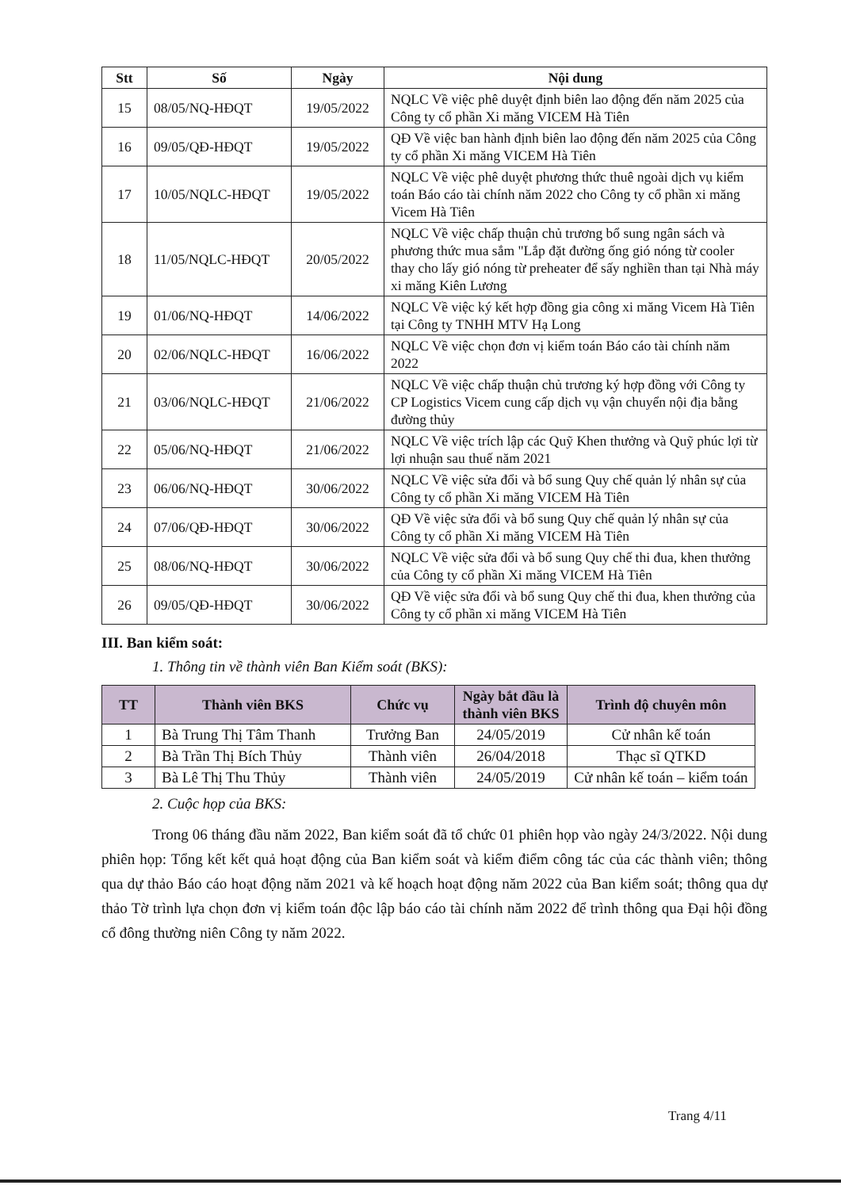| Stt | Số | Ngày | Nội dung |
| --- | --- | --- | --- |
| 15 | 08/05/NQ-HĐQT | 19/05/2022 | NQLC Về việc phê duyệt định biên lao động đến năm 2025 của Công ty cổ phần Xi măng VICEM Hà Tiên |
| 16 | 09/05/QĐ-HĐQT | 19/05/2022 | QĐ Về việc ban hành định biên lao động đến năm 2025 của Công ty cổ phần Xi măng VICEM Hà Tiên |
| 17 | 10/05/NQLC-HĐQT | 19/05/2022 | NQLC Về việc phê duyệt phương thức thuê ngoài dịch vụ kiểm toán Báo cáo tài chính năm 2022 cho Công ty cổ phần xi măng Vicem Hà Tiên |
| 18 | 11/05/NQLC-HĐQT | 20/05/2022 | NQLC Về việc chấp thuận chủ trương bổ sung ngân sách và phương thức mua sắm "Lắp đặt đường ống gió nóng từ cooler thay cho lấy gió nóng từ preheater để sấy nghiền than tại Nhà máy xi măng Kiên Lương |
| 19 | 01/06/NQ-HĐQT | 14/06/2022 | NQLC Về việc ký kết hợp đồng gia công xi măng Vicem Hà Tiên tại Công ty TNHH MTV Hạ Long |
| 20 | 02/06/NQLC-HĐQT | 16/06/2022 | NQLC Về việc chọn đơn vị kiểm toán Báo cáo tài chính năm 2022 |
| 21 | 03/06/NQLC-HĐQT | 21/06/2022 | NQLC Về việc chấp thuận chủ trương ký hợp đồng với Công ty CP Logistics Vicem cung cấp dịch vụ vận chuyển nội địa bằng đường thủy |
| 22 | 05/06/NQ-HĐQT | 21/06/2022 | NQLC Về việc trích lập các Quỹ Khen thưởng và Quỹ phúc lợi từ lợi nhuận sau thuế năm 2021 |
| 23 | 06/06/NQ-HĐQT | 30/06/2022 | NQLC Về việc sửa đổi và bổ sung Quy chế quản lý nhân sự của Công ty cổ phần Xi măng VICEM Hà Tiên |
| 24 | 07/06/QĐ-HĐQT | 30/06/2022 | QĐ Về việc sửa đổi và bổ sung Quy chế quản lý nhân sự của Công ty cổ phần Xi măng VICEM Hà Tiên |
| 25 | 08/06/NQ-HĐQT | 30/06/2022 | NQLC Về việc sửa đổi và bổ sung Quy chế thi đua, khen thưởng của Công ty cổ phần Xi măng VICEM Hà Tiên |
| 26 | 09/05/QĐ-HĐQT | 30/06/2022 | QĐ Về việc sửa đổi và bổ sung Quy chế thi đua, khen thưởng của Công ty cổ phần xi măng VICEM Hà Tiên |
III. Ban kiểm soát:
1. Thông tin về thành viên Ban Kiểm soát (BKS):
| TT | Thành viên BKS | Chức vụ | Ngày bắt đầu là thành viên BKS | Trình độ chuyên môn |
| --- | --- | --- | --- | --- |
| 1 | Bà Trung Thị Tâm Thanh | Trưởng Ban | 24/05/2019 | Cử nhân kế toán |
| 2 | Bà Trần Thị Bích Thủy | Thành viên | 26/04/2018 | Thạc sĩ QTKD |
| 3 | Bà Lê Thị Thu Thủy | Thành viên | 24/05/2019 | Cử nhân kế toán – kiểm toán |
2. Cuộc họp của BKS:
Trong 06 tháng đầu năm 2022, Ban kiểm soát đã tổ chức 01 phiên họp vào ngày 24/3/2022. Nội dung phiên họp: Tổng kết kết quả hoạt động của Ban kiểm soát và kiểm điểm công tác của các thành viên; thông qua dự thảo Báo cáo hoạt động năm 2021 và kế hoạch hoạt động năm 2022 của Ban kiểm soát; thông qua dự thảo Tờ trình lựa chọn đơn vị kiểm toán độc lập báo cáo tài chính năm 2022 để trình thông qua Đại hội đồng cổ đông thường niên Công ty năm 2022.
Trang 4/11